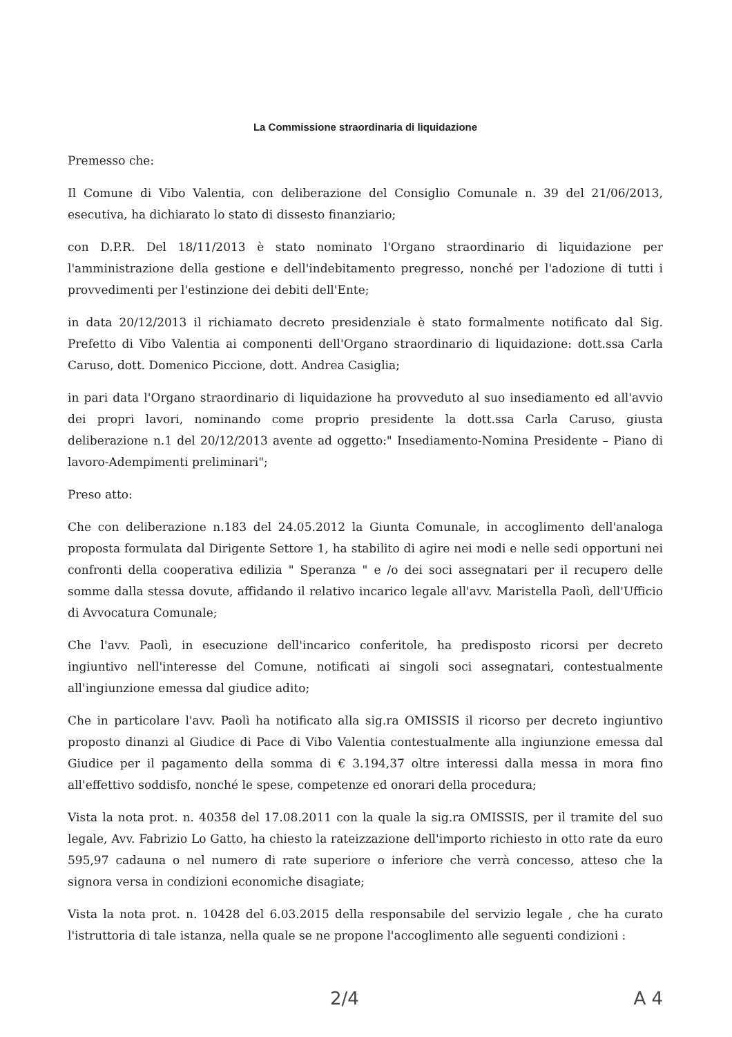La Commissione straordinaria di liquidazione
Premesso che:
Il Comune di Vibo Valentia, con deliberazione del Consiglio Comunale n. 39 del 21/06/2013, esecutiva, ha dichiarato lo stato di dissesto finanziario;
con D.P.R. Del 18/11/2013 è stato nominato l'Organo straordinario di liquidazione per l'amministrazione della gestione e dell'indebitamento pregresso, nonché per l'adozione di tutti i provvedimenti per l'estinzione dei debiti dell'Ente;
in data 20/12/2013 il richiamato decreto presidenziale è stato formalmente notificato dal Sig. Prefetto di Vibo Valentia ai componenti dell'Organo straordinario di liquidazione: dott.ssa Carla Caruso, dott. Domenico Piccione, dott. Andrea Casiglia;
in pari data l'Organo straordinario di liquidazione ha provveduto al suo insediamento ed all'avvio dei propri lavori, nominando come proprio presidente la dott.ssa Carla Caruso, giusta deliberazione n.1 del 20/12/2013 avente ad oggetto:" Insediamento-Nomina Presidente – Piano di lavoro-Adempimenti preliminari";
Preso atto:
Che con deliberazione n.183 del 24.05.2012 la Giunta Comunale, in accoglimento dell'analoga proposta formulata dal Dirigente Settore 1, ha stabilito di agire nei modi e nelle sedi opportuni nei confronti della cooperativa edilizia " Speranza " e /o dei soci assegnatari per il recupero delle somme dalla stessa dovute, affidando il relativo incarico legale all'avv. Maristella Paolì, dell'Ufficio di Avvocatura Comunale;
Che l'avv. Paolì, in esecuzione dell'incarico conferitole, ha predisposto ricorsi per decreto ingiuntivo nell'interesse del Comune, notificati ai singoli soci assegnatari, contestualmente all'ingiunzione emessa dal giudice adito;
Che in particolare l'avv. Paolì ha notificato alla sig.ra OMISSIS il ricorso per decreto ingiuntivo proposto dinanzi al Giudice di Pace di Vibo Valentia contestualmente alla ingiunzione emessa dal Giudice per il pagamento della somma di € 3.194,37 oltre interessi dalla messa in mora fino all'effettivo soddisfo, nonché le spese, competenze ed onorari della procedura;
Vista la nota prot. n. 40358 del 17.08.2011 con la quale la sig.ra OMISSIS, per il tramite del suo legale, Avv. Fabrizio Lo Gatto, ha chiesto la rateizzazione dell'importo richiesto in otto rate da euro 595,97 cadauna o nel numero di rate superiore o inferiore che verrà concesso, atteso che la signora versa in condizioni economiche disagiate;
Vista la nota prot. n. 10428 del 6.03.2015 della responsabile del servizio legale , che ha curato l'istruttoria di tale istanza, nella quale se ne propone l'accoglimento alle seguenti condizioni :
2/4 A 4